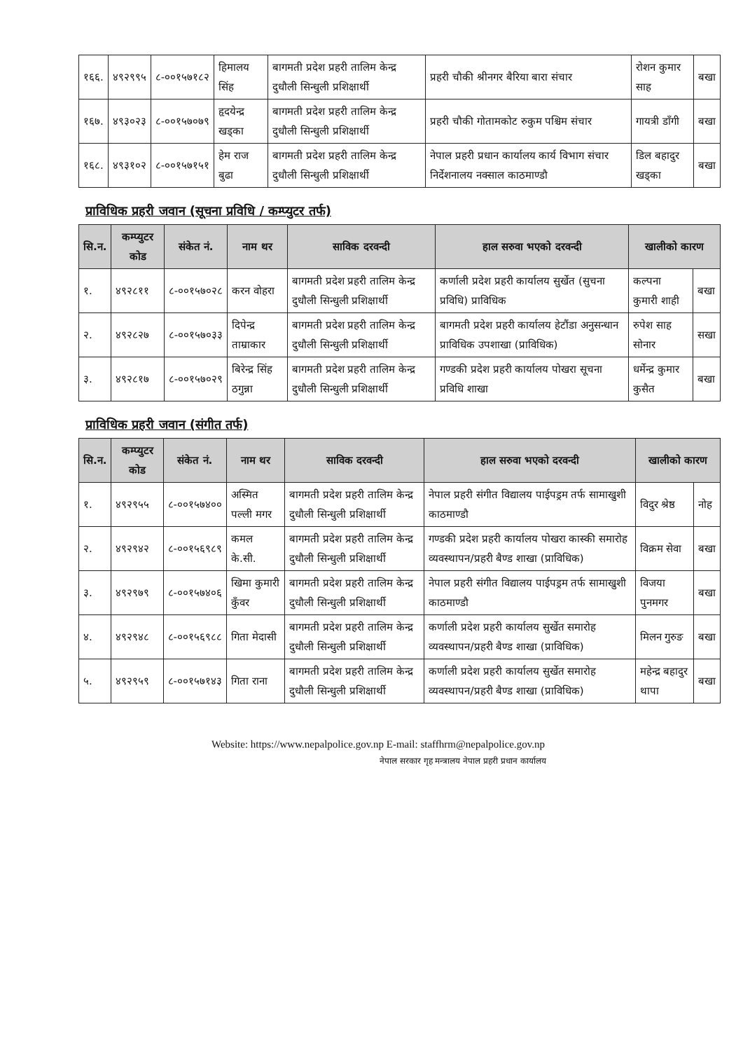| १६६. | ४९२९९५ | ८-००१५७१८२ | हिमालय सिंह | बागमती प्रदेश प्रहरी तालिम केन्द्र दुधौली सिन्धुली प्रशिक्षार्थी | प्रहरी चौकी श्रीनगर बैरिया बारा संचार | रोशन कुमार साह | बखा |
| १६७. | ४९३०२३ | ८-००१५७०७९ | हृदयेन्द्र खड्का | बागमती प्रदेश प्रहरी तालिम केन्द्र दुधौली सिन्धुली प्रशिक्षार्थी | प्रहरी चौकी गोतामकोट रुकुम पश्चिम संचार | गायत्री डाँगी | बखा |
| १६८. | ४९३१०२ | ८-००१५७१५१ | हेम राज बुढा | बागमती प्रदेश प्रहरी तालिम केन्द्र दुधौली सिन्धुली प्रशिक्षार्थी | नेपाल प्रहरी प्रधान कार्यालय कार्य विभाग संचार निर्देशनालय नक्साल काठमाण्डौ | डिल बहादुर खड्का | बखा |
प्राविधिक प्रहरी जवान (सूचना प्रविधि / कम्प्युटर तर्फ)
| सि.न. | कम्प्युटर कोड | संकेत नं. | नाम थर | साविक दरवन्दी | हाल सरुवा भएको दरवन्दी | खालीको कारण | |
| --- | --- | --- | --- | --- | --- | --- | --- |
| १. | ४९२८११ | ८-००१५७०२८ | करन वोहरा | बागमती प्रदेश प्रहरी तालिम केन्द्र दुधौली सिन्धुली प्रशिक्षार्थी | कर्णाली प्रदेश प्रहरी कार्यालय सुर्खेत (सुचना प्रविधि) प्राविधिक | कल्पना कुमारी शाही | बखा |
| २. | ४९२८२७ | ८-००१५७०३३ | दिपेन्द्र ताम्राकार | बागमती प्रदेश प्रहरी तालिम केन्द्र दुधौली सिन्धुली प्रशिक्षार्थी | बागमती प्रदेश प्रहरी कार्यालय हेटौंडा अनुसन्धान प्राविधिक उपशाखा (प्राविधिक) | रुपेश साह सोनार | सखा |
| ३. | ४९२८१७ | ८-००१५७०२९ | बिरेन्द्र सिंह ठगुन्ना | बागमती प्रदेश प्रहरी तालिम केन्द्र दुधौली सिन्धुली प्रशिक्षार्थी | गण्डकी प्रदेश प्रहरी कार्यालय पोखरा सूचना प्रविधि शाखा | धर्मेन्द्र कुमार कुसैत | बखा |
प्राविधिक प्रहरी जवान (संगीत तर्फ)
| सि.न. | कम्प्युटर कोड | संकेत नं. | नाम थर | साविक दरवन्दी | हाल सरुवा भएको दरवन्दी | खालीको कारण | |
| --- | --- | --- | --- | --- | --- | --- | --- |
| १. | ४९२९५५ | ८-००१५७४०० | अस्मित पल्ली मगर | बागमती प्रदेश प्रहरी तालिम केन्द्र दुधौली सिन्धुली प्रशिक्षार्थी | नेपाल प्रहरी संगीत विद्यालय पाईपड्रम तर्फ सामाखुशी काठमाण्डौ | विदुर श्रेष्ठ | नोह |
| २. | ४९२९४२ | ८-००१५६९८९ | कमल के.सी. | बागमती प्रदेश प्रहरी तालिम केन्द्र दुधौली सिन्धुली प्रशिक्षार्थी | गण्डकी प्रदेश प्रहरी कार्यालय पोखरा कास्की समारोह व्यवस्थापन/प्रहरी बैण्ड शाखा (प्राविधिक) | विक्रम सेवा | बखा |
| ३. | ४९२९७९ | ८-००१५७४०६ | खिमा कुमारी कुँवर | बागमती प्रदेश प्रहरी तालिम केन्द्र दुधौली सिन्धुली प्रशिक्षार्थी | नेपाल प्रहरी संगीत विद्यालय पाईपड्रम तर्फ सामाखुशी काठमाण्डौ | विजया पुनमगर | बखा |
| ४. | ४९२९४८ | ८-००१५६९८८ | गिता मेदासी | बागमती प्रदेश प्रहरी तालिम केन्द्र दुधौली सिन्धुली प्रशिक्षार्थी | कर्णाली प्रदेश प्रहरी कार्यालय सुर्खेत समारोह व्यवस्थापन/प्रहरी बैण्ड शाखा (प्राविधिक) | मिलन गुरुङ | बखा |
| ५. | ४९२९५९ | ८-००१५७१४३ | गिता राना | बागमती प्रदेश प्रहरी तालिम केन्द्र दुधौली सिन्धुली प्रशिक्षार्थी | कर्णाली प्रदेश प्रहरी कार्यालय सुर्खेत समारोह व्यवस्थापन/प्रहरी बैण्ड शाखा (प्राविधिक) | महेन्द्र बहादुर थापा | बखा |
Website: https://www.nepalpolice.gov.np E-mail: staffhrm@nepalpolice.gov.np
नेपाल सरकार गृह मन्त्रालय नेपाल प्रहरी प्रधान कार्यालय